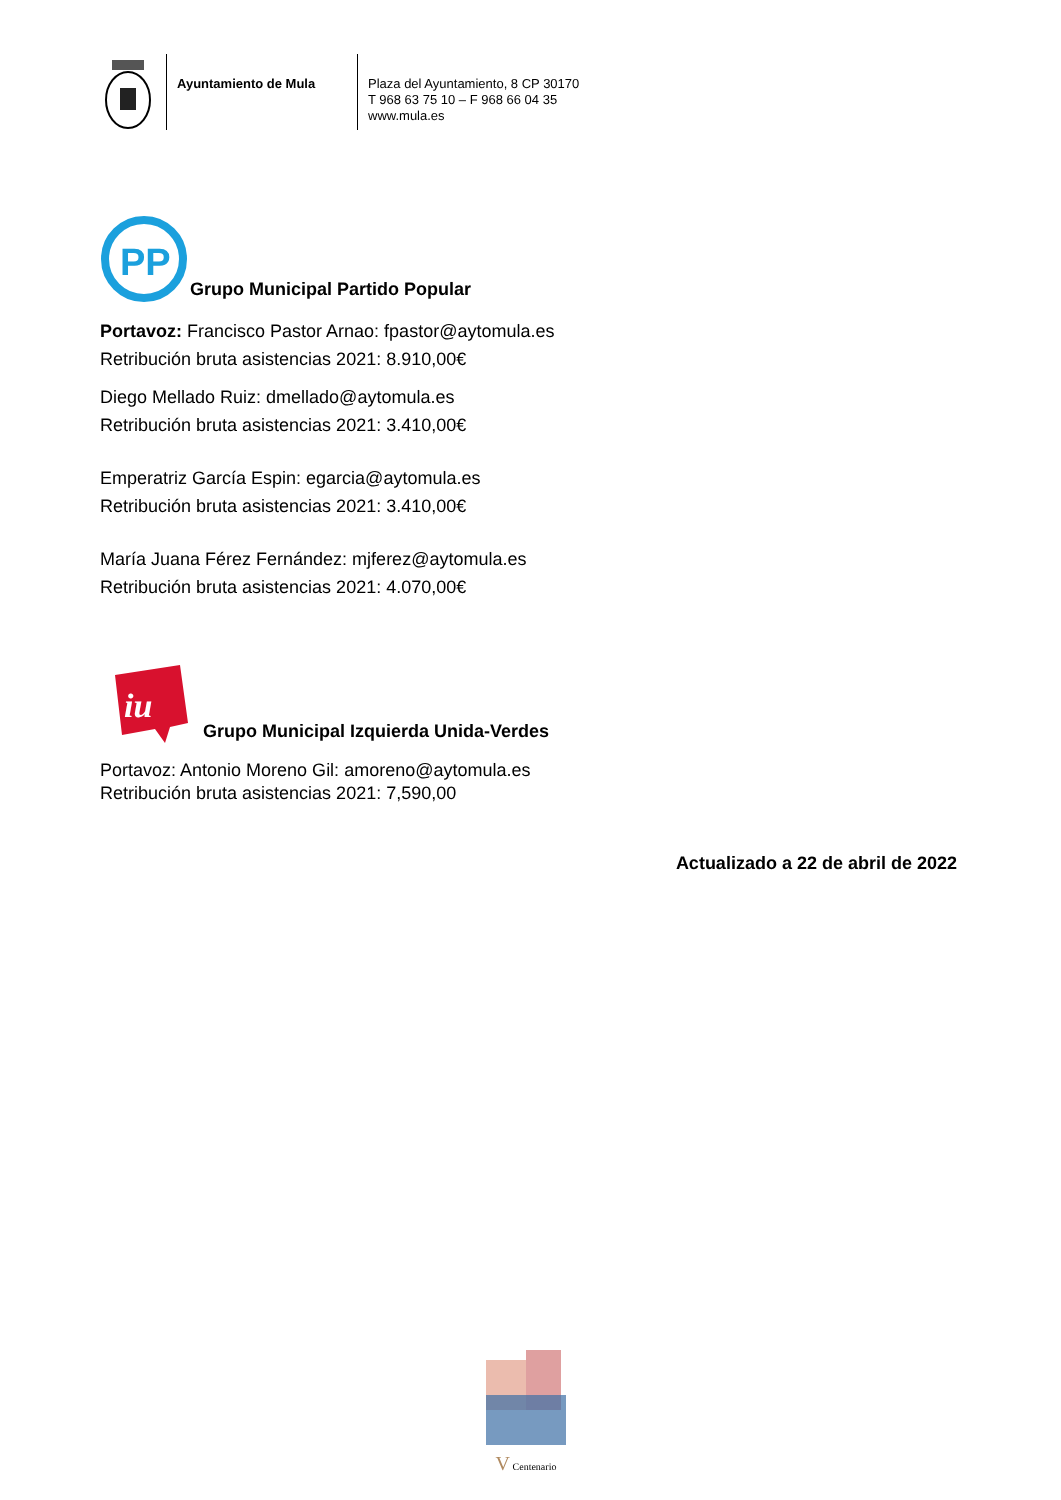Ayuntamiento de Mula
Plaza del Ayuntamiento, 8 CP 30170
T 968 63 75 10 – F 968 66 04 35
www.mula.es
PP
Grupo Municipal Partido Popular
Portavoz: Francisco Pastor Arnao: fpastor@aytomula.es
Retribución bruta asistencias 2021: 8.910,00€
Diego Mellado Ruiz: dmellado@aytomula.es
Retribución bruta asistencias 2021: 3.410,00€
Emperatriz García Espin: egarcia@aytomula.es
Retribución bruta asistencias 2021: 3.410,00€
María Juana Férez Fernández: mjferez@aytomula.es
Retribución bruta asistencias 2021: 4.070,00€
iu
Grupo Municipal Izquierda Unida-Verdes
Portavoz: Antonio Moreno Gil: amoreno@aytomula.es
Retribución bruta asistencias 2021: 7,590,00
Actualizado a 22 de abril de 2022
V Centenario